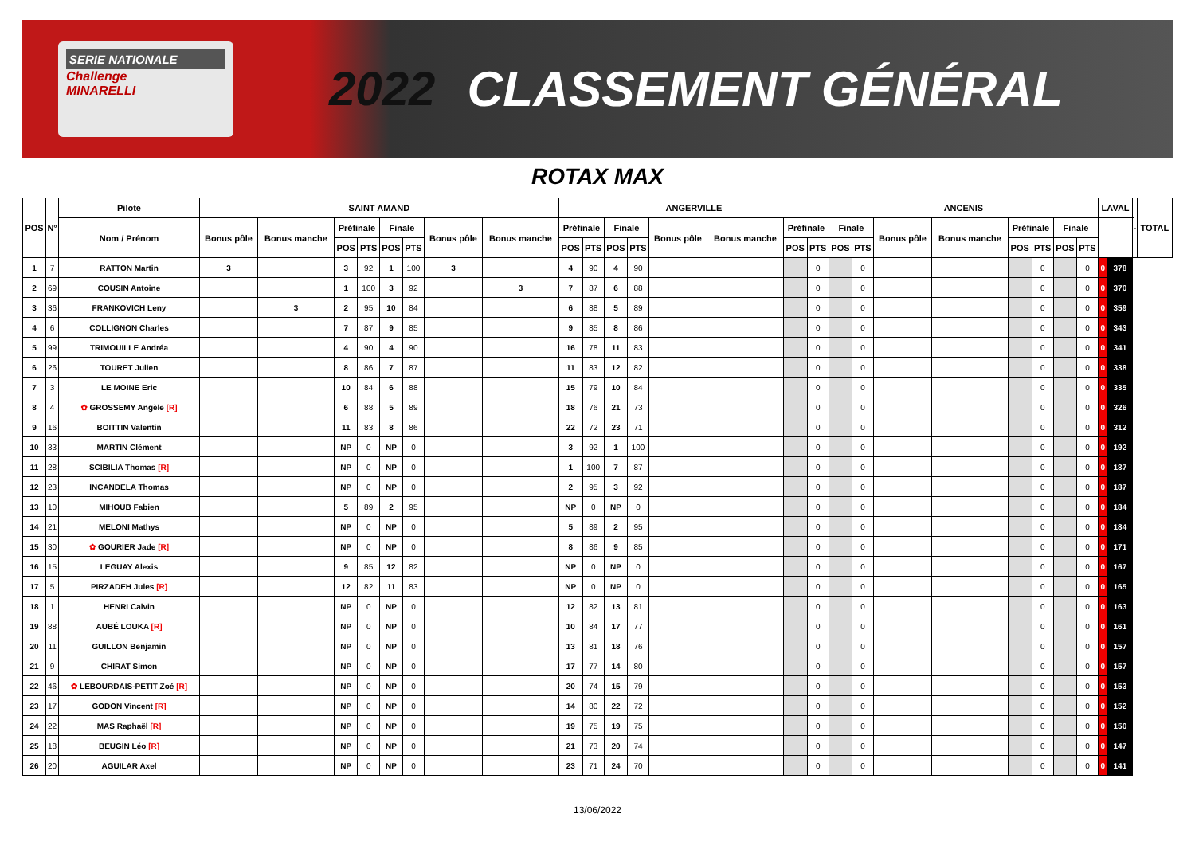SERIE NATIONALE
Challenge
MINARELLI
2022 CLASSEMENT GÉNÉRAL
ROTAX MAX
| POS | N° | Pilote | SAINT AMAND | | | | | | | | ANGERVILLE | | | | | | | | ANCENIS | | | | | | | | LAVAL | | - | TOTAL |
| --- | --- | --- | --- | --- | --- | --- | --- | --- | --- | --- | --- | --- | --- | --- | --- | --- | --- | --- | --- | --- | --- | --- | --- | --- | --- | --- | --- | --- | --- | --- |
| | | Nom / Prénom | Bonus pôle | Bonus manche | Préfinale | | Finale | | Bonus pôle | Bonus manche | Préfinale | | Finale | | Bonus pôle | Bonus manche | Préfinale | | Finale | | Bonus pôle | Bonus manche | Préfinale | | Finale | | | | | |
| | | | | | POS | PTS | POS | PTS | | | POS | PTS | POS | PTS | | | POS | PTS | POS | PTS | | | POS | PTS | POS | PTS | | | | |
| 1 | 7 | RATTON Martin | 3 | | 3 | 92 | 1 | 100 | 3 | | 4 | 90 | 4 | 90 | | | | 0 | | 0 | | | | 0 | | 0 | 0 | 378 | | |
| 2 | 69 | COUSIN Antoine | | | 1 | 100 | 3 | 92 | | 3 | 7 | 87 | 6 | 88 | | | | 0 | | 0 | | | | 0 | | 0 | 0 | 370 | | |
| 3 | 36 | FRANKOVICH Leny | | 3 | 2 | 95 | 10 | 84 | | | 6 | 88 | 5 | 89 | | | | 0 | | 0 | | | | 0 | | 0 | 0 | 359 | | |
| 4 | 6 | COLLIGNON Charles | | | 7 | 87 | 9 | 85 | | | 9 | 85 | 8 | 86 | | | | 0 | | 0 | | | | 0 | | 0 | 0 | 343 | | |
| 5 | 99 | TRIMOUILLE Andréa | | | 4 | 90 | 4 | 90 | | | 16 | 78 | 11 | 83 | | | | 0 | | 0 | | | | 0 | | 0 | 0 | 341 | | |
| 6 | 26 | TOURET Julien | | | 8 | 86 | 7 | 87 | | | 11 | 83 | 12 | 82 | | | | 0 | | 0 | | | | 0 | | 0 | 0 | 338 | | |
| 7 | 3 | LE MOINE Eric | | | 10 | 84 | 6 | 88 | | | 15 | 79 | 10 | 84 | | | | 0 | | 0 | | | | 0 | | 0 | 0 | 335 | | |
| 8 | 4 | ✿ GROSSEMY Angèle [R] | | | 6 | 88 | 5 | 89 | | | 18 | 76 | 21 | 73 | | | | 0 | | 0 | | | | 0 | | 0 | 0 | 326 | | |
| 9 | 16 | BOITTIN Valentin | | | 11 | 83 | 8 | 86 | | | 22 | 72 | 23 | 71 | | | | 0 | | 0 | | | | 0 | | 0 | 0 | 312 | | |
| 10 | 33 | MARTIN Clément | | | NP | 0 | NP | 0 | | | 3 | 92 | 1 | 100 | | | | 0 | | 0 | | | | 0 | | 0 | 0 | 192 | | |
| 11 | 28 | SCIBILIA Thomas [R] | | | NP | 0 | NP | 0 | | | 1 | 100 | 7 | 87 | | | | 0 | | 0 | | | | 0 | | 0 | 0 | 187 | | |
| 12 | 23 | INCANDELA Thomas | | | NP | 0 | NP | 0 | | | 2 | 95 | 3 | 92 | | | | 0 | | 0 | | | | 0 | | 0 | 0 | 187 | | |
| 13 | 10 | MIHOUB Fabien | | | 5 | 89 | 2 | 95 | | | NP | 0 | NP | 0 | | | | 0 | | 0 | | | | 0 | | 0 | 0 | 184 | | |
| 14 | 21 | MELONI Mathys | | | NP | 0 | NP | 0 | | | 5 | 89 | 2 | 95 | | | | 0 | | 0 | | | | 0 | | 0 | 0 | 184 | | |
| 15 | 30 | ✿ GOURIER Jade [R] | | | NP | 0 | NP | 0 | | | 8 | 86 | 9 | 85 | | | | 0 | | 0 | | | | 0 | | 0 | 0 | 171 | | |
| 16 | 15 | LEGUAY Alexis | | | 9 | 85 | 12 | 82 | | | NP | 0 | NP | 0 | | | | 0 | | 0 | | | | 0 | | 0 | 0 | 167 | | |
| 17 | 5 | PIRZADEH Jules [R] | | | 12 | 82 | 11 | 83 | | | NP | 0 | NP | 0 | | | | 0 | | 0 | | | | 0 | | 0 | 0 | 165 | | |
| 18 | 1 | HENRI Calvin | | | NP | 0 | NP | 0 | | | 12 | 82 | 13 | 81 | | | | 0 | | 0 | | | | 0 | | 0 | 0 | 163 | | |
| 19 | 88 | AUBÉ LOUKA [R] | | | NP | 0 | NP | 0 | | | 10 | 84 | 17 | 77 | | | | 0 | | 0 | | | | 0 | | 0 | 0 | 161 | | |
| 20 | 11 | GUILLON Benjamin | | | NP | 0 | NP | 0 | | | 13 | 81 | 18 | 76 | | | | 0 | | 0 | | | | 0 | | 0 | 0 | 157 | | |
| 21 | 9 | CHIRAT Simon | | | NP | 0 | NP | 0 | | | 17 | 77 | 14 | 80 | | | | 0 | | 0 | | | | 0 | | 0 | 0 | 157 | | |
| 22 | 46 | ✿ LEBOURDAIS-PETIT Zoé [R] | | | NP | 0 | NP | 0 | | | 20 | 74 | 15 | 79 | | | | 0 | | 0 | | | | 0 | | 0 | 0 | 153 | | |
| 23 | 17 | GODON Vincent [R] | | | NP | 0 | NP | 0 | | | 14 | 80 | 22 | 72 | | | | 0 | | 0 | | | | 0 | | 0 | 0 | 152 | | |
| 24 | 22 | MAS Raphaël [R] | | | NP | 0 | NP | 0 | | | 19 | 75 | 19 | 75 | | | | 0 | | 0 | | | | 0 | | 0 | 0 | 150 | | |
| 25 | 18 | BEUGIN Léo [R] | | | NP | 0 | NP | 0 | | | 21 | 73 | 20 | 74 | | | | 0 | | 0 | | | | 0 | | 0 | 0 | 147 | | |
| 26 | 20 | AGUILAR Axel | | | NP | 0 | NP | 0 | | | 23 | 71 | 24 | 70 | | | | 0 | | 0 | | | | 0 | | 0 | 0 | 141 | | |
13/06/2022